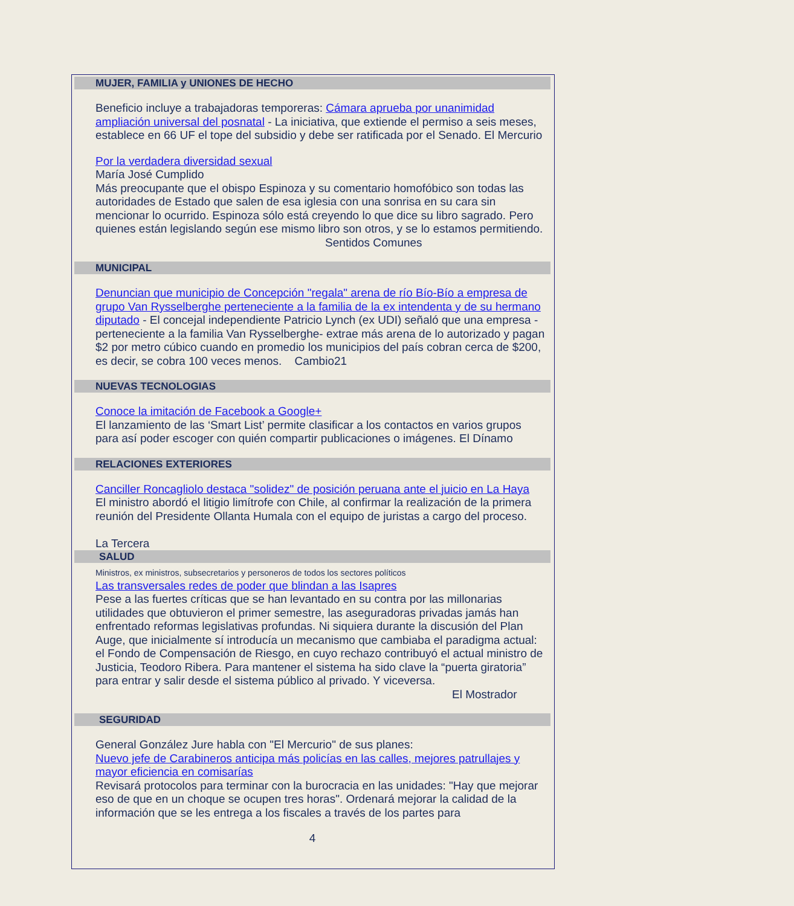MUJER, FAMILIA y UNIONES DE HECHO
Beneficio incluye a trabajadoras temporeras: Cámara aprueba por unanimidad ampliación universal del posnatal - La iniciativa, que extiende el permiso a seis meses, establece en 66 UF el tope del subsidio y debe ser ratificada por el Senado. El Mercurio
Por la verdadera diversidad sexual
María José Cumplido
Más preocupante que el obispo Espinoza y su comentario homofóbico son todas las autoridades de Estado que salen de esa iglesia con una sonrisa en su cara sin mencionar lo ocurrido. Espinoza sólo está creyendo lo que dice su libro sagrado. Pero quienes están legislando según ese mismo libro son otros, y se lo estamos permitiendo. Sentidos Comunes
MUNICIPAL
Denuncian que municipio de Concepción "regala" arena de río Bío-Bío a empresa de grupo Van Rysselberghe perteneciente a la familia de la ex intendenta y de su hermano diputado - El concejal independiente Patricio Lynch (ex UDI) señaló que una empresa -perteneciente a la familia Van Rysselberghe- extrae más arena de lo autorizado y pagan $2 por metro cúbico cuando en promedio los municipios del país cobran cerca de $200, es decir, se cobra 100 veces menos. Cambio21
NUEVAS TECNOLOGIAS
Conoce la imitación de Facebook a Google+
El lanzamiento de las ‘Smart List’ permite clasificar a los contactos en varios grupos para así poder escoger con quién compartir publicaciones o imágenes. El Dínamo
RELACIONES EXTERIORES
Canciller Roncagliolo destaca "solidez" de posición peruana ante el juicio en La Haya
El ministro abordó el litigio limítrofe con Chile, al confirmar la realización de la primera reunión del Presidente Ollanta Humala con el equipo de juristas a cargo del proceso.
La Tercera
SALUD
Ministros, ex ministros, subsecretarios y personeros de todos los sectores políticos
Las transversales redes de poder que blindan a las Isapres
Pese a las fuertes críticas que se han levantado en su contra por las millonarias utilidades que obtuvieron el primer semestre, las aseguradoras privadas jamás han enfrentado reformas legislativas profundas. Ni siquiera durante la discusión del Plan Auge, que inicialmente sí introducía un mecanismo que cambiaba el paradigma actual: el Fondo de Compensación de Riesgo, en cuyo rechazo contribuyó el actual ministro de Justicia, Teodoro Ribera. Para mantener el sistema ha sido clave la “puerta giratoria” para entrar y salir desde el sistema público al privado. Y viceversa.
El Mostrador
SEGURIDAD
General González Jure habla con "El Mercurio" de sus planes:
Nuevo jefe de Carabineros anticipa más policías en las calles, mejores patrullajes y mayor eficiencia en comisarías
Revisará protocolos para terminar con la burocracia en las unidades: "Hay que mejorar eso de que en un choque se ocupen tres horas". Ordenará mejorar la calidad de la información que se les entrega a los fiscales a través de los partes para
4